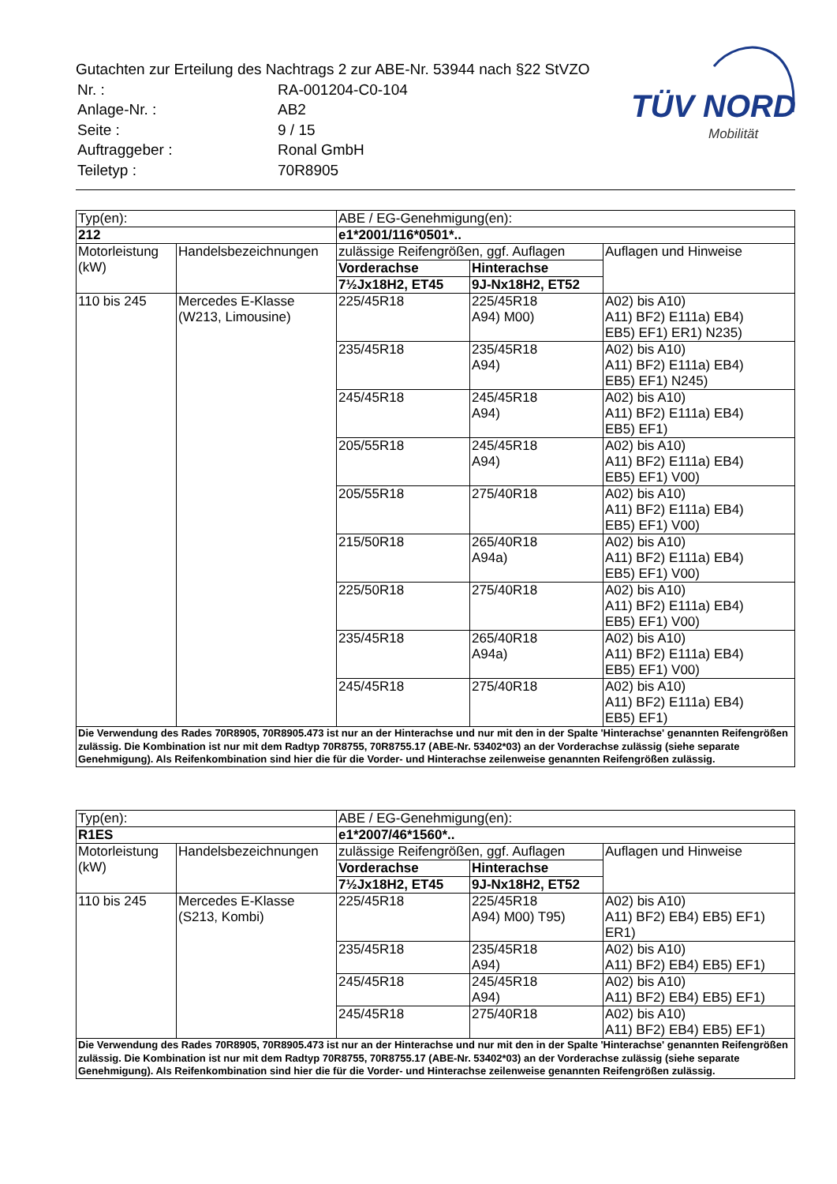Gutachten zur Erteilung des Nachtrags 2 zur ABE-Nr. 53944 nach §22 StVZO
| Nr. : | RA-001204-C0-104 |
| Anlage-Nr. : | AB2 |
| Seite : | 9 / 15 |
| Auftraggeber : | Ronal GmbH |
| Teiletyp : | 70R8905 |
TÜV NORD
Mobilität
| Typ(en): | | ABE / EG-Genehmigung(en): | | |
| 212 | | e1*2001/116*0501*.. | | |
| Motorleistung (kW) | Handelsbezeichnungen | zulässige Reifengrößen, ggf. Auflagen | | Auflagen und Hinweise |
| | | Vorderachse | Hinterachse | |
| | | 7½Jx18H2, ET45 | 9J-Nx18H2, ET52 | |
| 110 bis 245 | Mercedes E-Klasse (W213, Limousine) | 225/45R18 | 225/45R18 A94) M00) | A02) bis A10) A11) BF2) E111a) EB4) EB5) EF1) ER1) N235) |
| | | 235/45R18 | 235/45R18 A94) | A02) bis A10) A11) BF2) E111a) EB4) EB5) EF1) N245) |
| | | 245/45R18 | 245/45R18 A94) | A02) bis A10) A11) BF2) E111a) EB4) EB5) EF1) |
| | | 205/55R18 | 245/45R18 A94) | A02) bis A10) A11) BF2) E111a) EB4) EB5) EF1) V00) |
| | | 205/55R18 | 275/40R18 | A02) bis A10) A11) BF2) E111a) EB4) EB5) EF1) V00) |
| | | 215/50R18 | 265/40R18 A94a) | A02) bis A10) A11) BF2) E111a) EB4) EB5) EF1) V00) |
| | | 225/50R18 | 275/40R18 | A02) bis A10) A11) BF2) E111a) EB4) EB5) EF1) V00) |
| | | 235/45R18 | 265/40R18 A94a) | A02) bis A10) A11) BF2) E111a) EB4) EB5) EF1) V00) |
| | | 245/45R18 | 275/40R18 | A02) bis A10) A11) BF2) E111a) EB4) EB5) EF1) |
| Die Verwendung des Rades 70R8905, 70R8905.473 ist nur an der Hinterachse und nur mit den in der Spalte 'Hinterachse' genannten Reifengrößen zulässig. Die Kombination ist nur mit dem Radtyp 70R8755, 70R8755.17 (ABE-Nr. 53402*03) an der Vorderachse zulässig (siehe separate Genehmigung). Als Reifenkombination sind hier die für die Vorder- und Hinterachse zeilenweise genannten Reifengrößen zulässig. | | | | |
| Typ(en): | | ABE / EG-Genehmigung(en): | | |
| R1ES | | e1*2007/46*1560*.. | | |
| Motorleistung (kW) | Handelsbezeichnungen | zulässige Reifengrößen, ggf. Auflagen | | Auflagen und Hinweise |
| | | Vorderachse | Hinterachse | |
| | | 7½Jx18H2, ET45 | 9J-Nx18H2, ET52 | |
| 110 bis 245 | Mercedes E-Klasse (S213, Kombi) | 225/45R18 | 225/45R18 A94) M00) T95) | A02) bis A10) A11) BF2) EB4) EB5) EF1) ER1) |
| | | 235/45R18 | 235/45R18 A94) | A02) bis A10) A11) BF2) EB4) EB5) EF1) |
| | | 245/45R18 | 245/45R18 A94) | A02) bis A10) A11) BF2) EB4) EB5) EF1) |
| | | 245/45R18 | 275/40R18 | A02) bis A10) A11) BF2) EB4) EB5) EF1) |
| Die Verwendung des Rades 70R8905, 70R8905.473 ist nur an der Hinterachse und nur mit den in der Spalte 'Hinterachse' genannten Reifengrößen zulässig. Die Kombination ist nur mit dem Radtyp 70R8755, 70R8755.17 (ABE-Nr. 53402*03) an der Vorderachse zulässig (siehe separate Genehmigung). Als Reifenkombination sind hier die für die Vorder- und Hinterachse zeilenweise genannten Reifengrößen zulässig. | | | | |